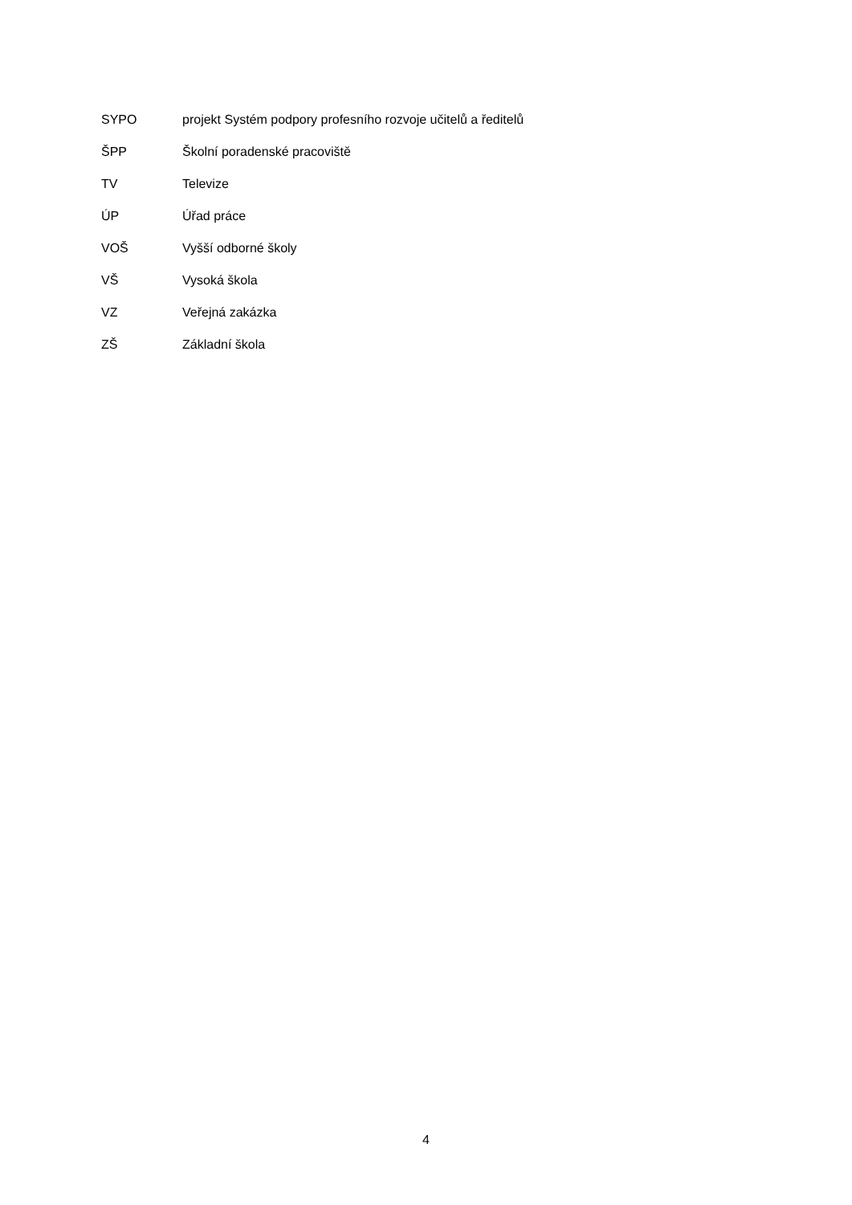SYPO projekt Systém podpory profesního rozvoje učitelů a ředitelů
ŠPP Školní poradenské pracoviště
TV Televize
ÚP Úřad práce
VOŠ Vyšší odborné školy
VŠ Vysoká škola
VZ Veřejná zakázka
ZŠ Základní škola
4